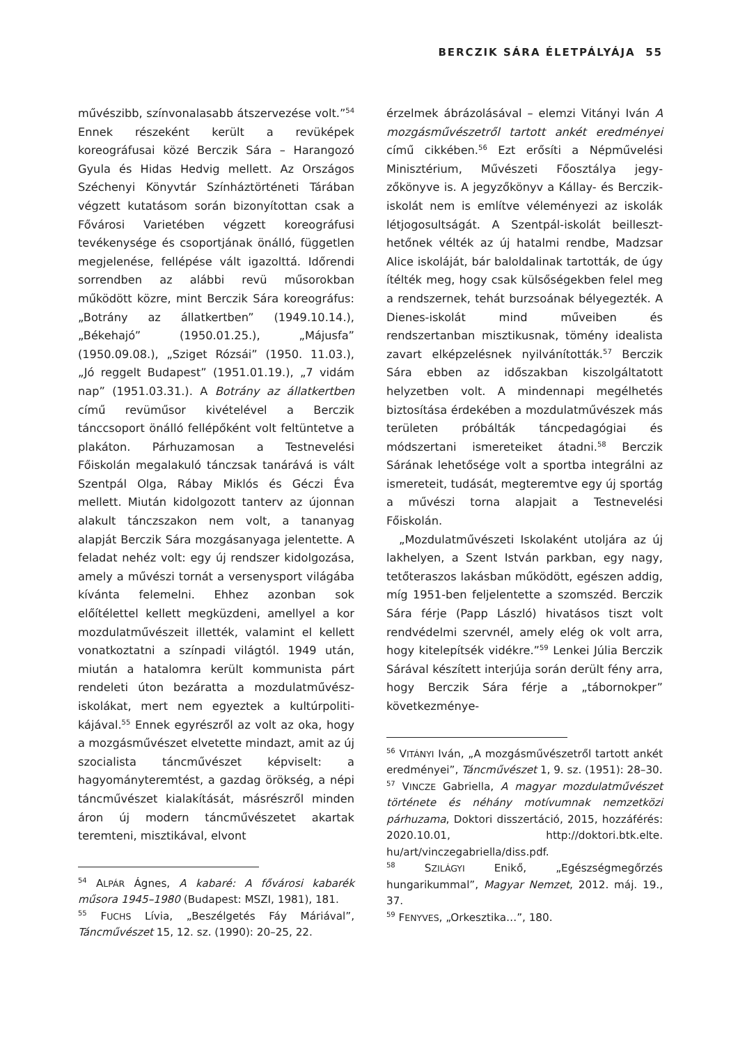BERCZIK SÁRA ÉLETPÁLYÁJA 55
művészibb, színvonalasabb átszervezése volt.”<sup>54</sup> Ennek részeként került a revüképek koreográfusai közé Berczik Sára – Harango­zó Gyula és Hidas Hedvig mellett. Az Orszá­gos Széchenyi Könyvtár Színháztörténeti Tá­rában végzett kutatásom során bizonyítot­tan csak a Fővárosi Varietében végzett ko­reográfusi tevékenysége és csoportjának ön­álló, független megjelenése, fellépése vált igazolttá. Időrendi sorrendben az alábbi revü műsorokban működött közre, mint Berczik Sára koreográfus: „Botrány az állatkertben” (1949.10.14.), „Békehajó” (1950.01.25.), „Má­jusfa” (1950.09.08.), „Sziget Rózsái” (1950. 11.03.), „Jó reggelt Budapest” (1951.01.19.), „7 vidám nap” (1951.03.31.). A Botrány az ál­latkertben című revüműsor kivételével a Berczik tánccsoport önálló fellépőként volt feltüntetve a plakáton. Párhuzamosan a Test­nevelési Főiskolán megalakuló tánczsak ta­nárává is vált Szentpál Olga, Rábay Miklós és Géczi Éva mellett. Miután kidolgozott tan­terv az újonnan alakult tánczszakon nem volt, a tananyag alapját Berczik Sára mozgás­anyaga jelentette. A feladat nehéz volt: egy új rendszer kidolgozása, amely a művészi tornát a versenysport világába kívánta fel­emelni. Ehhez azonban sok előítélettel kel­lett megküzdeni, amellyel a kor mozdulat­művészeit illették, valamint el kellett vonat­koztatni a színpadi világtól. 1949 után, miu­tán a hatalomra került kommunista párt rendeleti úton bezáratta a mozdulatművész­iskolákat, mert nem egyeztek a kultúrpoliti­kájával.<sup>55</sup> Ennek egyrészről az volt az oka, hogy a mozgásművészet elvetette mindazt, amit az új szocialista táncművészet képvi­selt: a hagyományteremtést, a gazdag örök­ség, a népi táncművészet kialakítását, más­részről minden áron új modern táncművé­szetet akartak teremteni, misztikával, elvont
<sup>54</sup> ALPÁR Ágnes, A kabaré: A fővárosi kabarék műsora 1945–1980 (Budapest: MSZI, 1981), 181.
<sup>55</sup> FUCHS Lívia, „Beszélgetés Fáy Máriával”, Táncművészet 15, 12. sz. (1990): 20–25, 22.
érzelmek ábrázolásával – elemzi Vitányi Iván A mozgásművészetről tartott ankét eredmé­nyei című cikkében.<sup>56</sup> Ezt erősíti a Népműve­lési Minisztérium, Művészeti Főosztálya jegy­zőkönyve is. A jegyzőkönyv a Kállay- és Berczik-iskolát nem is említve véleményezi az iskolák létjogosultságát. A Szentpál-iskolát beilleszt­hetőnek vélték az új hatalmi rendbe, Madzsar Alice iskoláját, bár baloldalinak tartották, de úgy ítélték meg, hogy csak külsőségekben felel meg a rendszernek, tehát burzsoának bélyegezték. A Dienes-iskolát mind művei­ben és rendszertanban misztikusnak, tö­mény idealista zavart elképzelésnek nyilvání­tották.<sup>57</sup> Berczik Sára ebben az időszakban kiszolgáltatott helyzetben volt. A minden­napi megélhetés biztosítása érdekében a mozdulatművészek más területen próbálták táncpedagógiai és módszertani ismereteiket átadni.<sup>58</sup> Berczik Sárának lehetősége volt a sportba integrálni az ismereteit, tudását, megteremtve egy új sportág a művészi torna alapjait a Testnevelési Főiskolán.
„Mozdulatművészeti Iskolaként utoljára az új lakhelyen, a Szent István parkban, egy nagy, tetőteraszos lakásban működött, egé­szen addig, míg 1951-ben feljelentette a szomszéd. Berczik Sára férje (Papp László) hivatásos tiszt volt rendvédelmi szervnél, amely elég ok volt arra, hogy kitelepítsék vidék­re.”<sup>59</sup> Lenkei Júlia Berczik Sárával készített interjúja során derült fény arra, hogy Berczik Sára férje a „tábornokper” következménye-
<sup>56</sup> VITÁNYI Iván, „A mozgásművészetről tar­tott ankét eredményei”, Táncművészet 1, 9. sz. (1951): 28–30.
<sup>57</sup> VINCZE Gabriella, A magyar mozdulatművé­szet története és néhány motívumnak nem­zetközi párhuzama, Doktori disszertáció, 2015, hozzáférés: 2020.10.01, http://doktori.btk.elte. hu/art/vinczegabriella/diss.pdf.
<sup>58</sup> SZILÁGYI Enikő, „Egészségmegőrzés hungarikummal”, Magyar Nemzet, 2012. máj. 19., 37.
<sup>59</sup> FENYVES, „Orkesztika…”, 180.